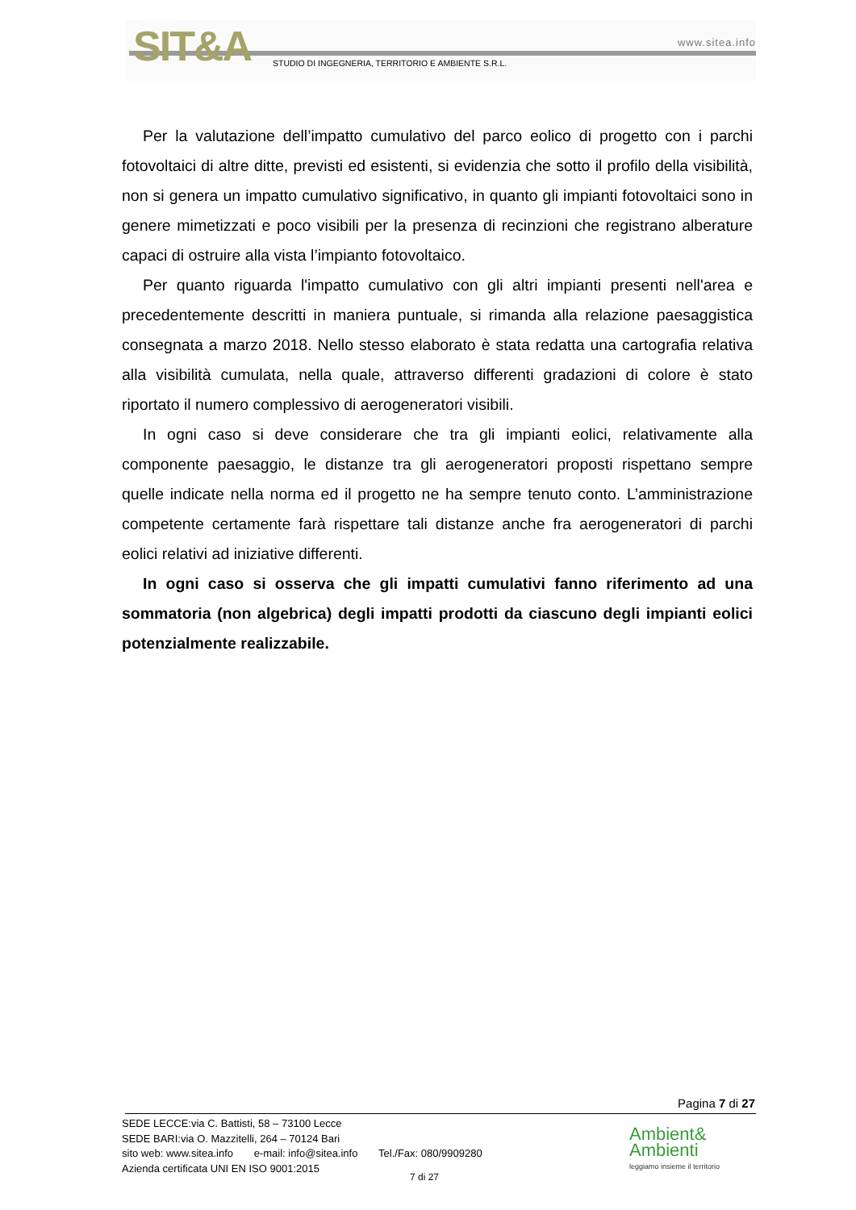SIT&A www.sitea.info
STUDIO DI INGEGNERIA, TERRITORIO E AMBIENTE S.R.L.
Per la valutazione dell’impatto cumulativo del parco eolico di progetto con i parchi fotovoltaici di altre ditte, previsti ed esistenti, si evidenzia che sotto il profilo della visibilità, non si genera un impatto cumulativo significativo, in quanto gli impianti fotovoltaici sono in genere mimetizzati e poco visibili per la presenza di recinzioni che registrano alberature capaci di ostruire alla vista l’impianto fotovoltaico.
Per quanto riguarda l'impatto cumulativo con gli altri impianti presenti nell'area e precedentemente descritti in maniera puntuale, si rimanda alla relazione paesaggistica consegnata a marzo 2018. Nello stesso elaborato è stata redatta una cartografia relativa alla visibilità cumulata, nella quale, attraverso differenti gradazioni di colore è stato riportato il numero complessivo di aerogeneratori visibili.
In ogni caso si deve considerare che tra gli impianti eolici, relativamente alla componente paesaggio, le distanze tra gli aerogeneratori proposti rispettano sempre quelle indicate nella norma ed il progetto ne ha sempre tenuto conto. L’amministrazione competente certamente farà rispettare tali distanze anche fra aerogeneratori di parchi eolici relativi ad iniziative differenti.
In ogni caso si osserva che gli impatti cumulativi fanno riferimento ad una sommatoria (non algebrica) degli impatti prodotti da ciascuno degli impianti eolici potenzialmente realizzabile.
Pagina 7 di 27
SEDE LECCE:via C. Battisti, 58 – 73100 Lecce
SEDE BARI:via O. Mazzitelli, 264 – 70124 Bari
sito web: www.sitea.info e-mail: info@sitea.info Tel./Fax: 080/9909280
Azienda certificata UNI EN ISO 9001:2015
7 di 27
Ambient&
Ambienti
leggiamo insieme il territorio